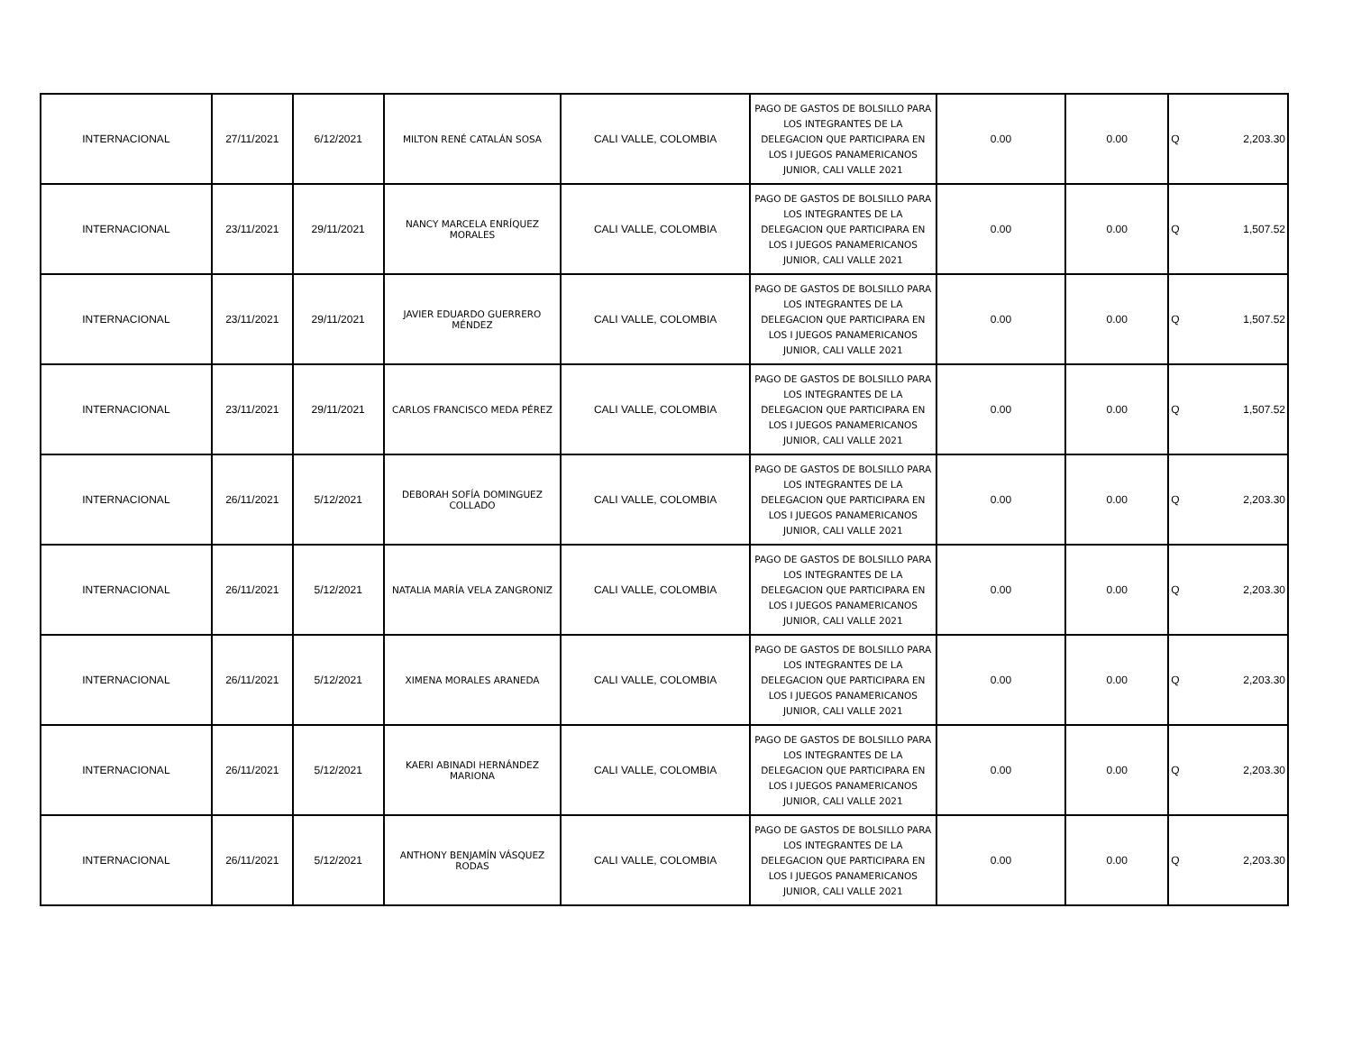| INTERNACIONAL | 27/11/2021 | 6/12/2021 | MILTON RENÉ CATALÁN SOSA | CALI VALLE, COLOMBIA | PAGO DE GASTOS DE BOLSILLO PARA LOS INTEGRANTES DE LA DELEGACION QUE PARTICIPARA EN LOS I JUEGOS PANAMERICANOS JUNIOR, CALI VALLE 2021 | 0.00 | 0.00 | Q 2,203.30 |
| INTERNACIONAL | 23/11/2021 | 29/11/2021 | NANCY MARCELA ENRÍQUEZ MORALES | CALI VALLE, COLOMBIA | PAGO DE GASTOS DE BOLSILLO PARA LOS INTEGRANTES DE LA DELEGACION QUE PARTICIPARA EN LOS I JUEGOS PANAMERICANOS JUNIOR, CALI VALLE 2021 | 0.00 | 0.00 | Q 1,507.52 |
| INTERNACIONAL | 23/11/2021 | 29/11/2021 | JAVIER EDUARDO GUERRERO MÉNDEZ | CALI VALLE, COLOMBIA | PAGO DE GASTOS DE BOLSILLO PARA LOS INTEGRANTES DE LA DELEGACION QUE PARTICIPARA EN LOS I JUEGOS PANAMERICANOS JUNIOR, CALI VALLE 2021 | 0.00 | 0.00 | Q 1,507.52 |
| INTERNACIONAL | 23/11/2021 | 29/11/2021 | CARLOS FRANCISCO MEDA PÉREZ | CALI VALLE, COLOMBIA | PAGO DE GASTOS DE BOLSILLO PARA LOS INTEGRANTES DE LA DELEGACION QUE PARTICIPARA EN LOS I JUEGOS PANAMERICANOS JUNIOR, CALI VALLE 2021 | 0.00 | 0.00 | Q 1,507.52 |
| INTERNACIONAL | 26/11/2021 | 5/12/2021 | DEBORAH SOFÍA DOMINGUEZ COLLADO | CALI VALLE, COLOMBIA | PAGO DE GASTOS DE BOLSILLO PARA LOS INTEGRANTES DE LA DELEGACION QUE PARTICIPARA EN LOS I JUEGOS PANAMERICANOS JUNIOR, CALI VALLE 2021 | 0.00 | 0.00 | Q 2,203.30 |
| INTERNACIONAL | 26/11/2021 | 5/12/2021 | NATALIA MARÍA VELA ZANGRONIZ | CALI VALLE, COLOMBIA | PAGO DE GASTOS DE BOLSILLO PARA LOS INTEGRANTES DE LA DELEGACION QUE PARTICIPARA EN LOS I JUEGOS PANAMERICANOS JUNIOR, CALI VALLE 2021 | 0.00 | 0.00 | Q 2,203.30 |
| INTERNACIONAL | 26/11/2021 | 5/12/2021 | XIMENA MORALES ARANEDA | CALI VALLE, COLOMBIA | PAGO DE GASTOS DE BOLSILLO PARA LOS INTEGRANTES DE LA DELEGACION QUE PARTICIPARA EN LOS I JUEGOS PANAMERICANOS JUNIOR, CALI VALLE 2021 | 0.00 | 0.00 | Q 2,203.30 |
| INTERNACIONAL | 26/11/2021 | 5/12/2021 | KAERI ABINADI HERNÁNDEZ MARIONA | CALI VALLE, COLOMBIA | PAGO DE GASTOS DE BOLSILLO PARA LOS INTEGRANTES DE LA DELEGACION QUE PARTICIPARA EN LOS I JUEGOS PANAMERICANOS JUNIOR, CALI VALLE 2021 | 0.00 | 0.00 | Q 2,203.30 |
| INTERNACIONAL | 26/11/2021 | 5/12/2021 | ANTHONY BENJAMÍN VÁSQUEZ RODAS | CALI VALLE, COLOMBIA | PAGO DE GASTOS DE BOLSILLO PARA LOS INTEGRANTES DE LA DELEGACION QUE PARTICIPARA EN LOS I JUEGOS PANAMERICANOS JUNIOR, CALI VALLE 2021 | 0.00 | 0.00 | Q 2,203.30 |